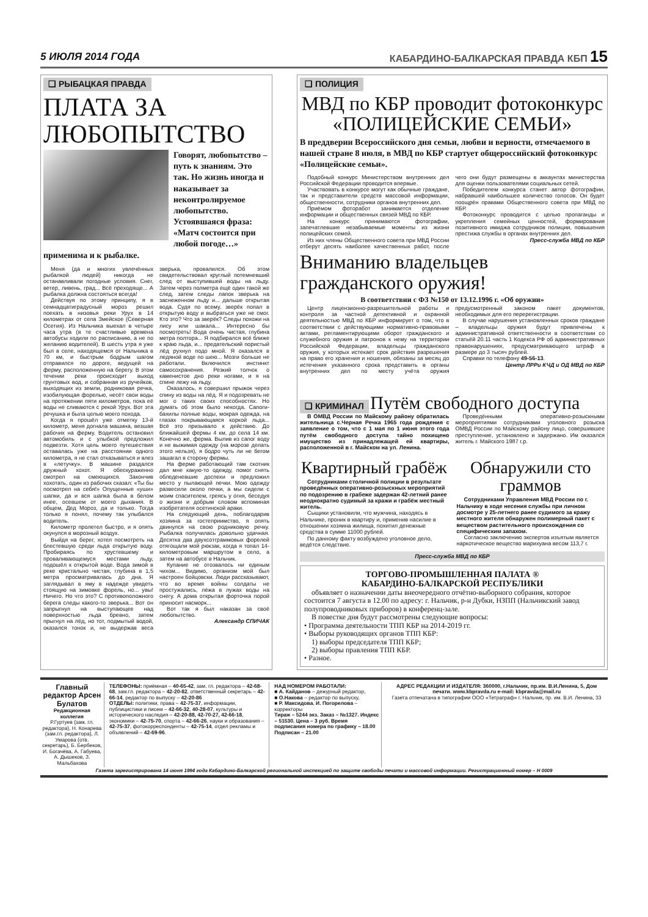5 ИЮЛЯ 2014 ГОДА КАБАРДИНО-БАЛКАРСКАЯ ПРАВДА КБП 15
❑ РЫБАЦКАЯ ПРАВДА
ПЛАТА ЗА ЛЮБОПЫТСТВО
Говорят, любопытство – путь к знаниям. Это так. Но жизнь иногда и наказывает за неконтролируемое любопытство. Устоявшаяся фраза: «Матч состоится при любой погоде…» применима и к рыбалке.
Меня (да и многих увлечённых рыбалкой людей) никогда не останавливали погодные условия. Снег, ветер, ливень, град... Всё преходяще... А рыбалка должна состояться всегда!
Действуя по этому принципу, я в семнадцатиградусный мороз решил поехать в низовья реки Урух в 14 километрах от села Змейское (Северная Осетия). Из Нальчика выехал в четыре часа утра (в те счастливые времена автобусы ходили по расписанию, а не по желанию водителей). В шесть утра я уже был в селе, находящемся от Нальчика в 70 км, и быстрым бодрым шагом отправился по дороге, ведущей на ферму, расположенную на берегу. В этом течении реки происходит выход грунтовых вод, и собранная из ручейков, выходящих из земли, родниковая речка, изобилующая форелью, несёт свои воды на протяжении пяти километров, пока её воды не сливаются с рекой Урух. Вот эта речушка и была целью моего похода.
Когда я прошёл уже отметку 13-й километр, меня догнала машина, везшая рабочих на ферму. Водитель остановил автомобиль и с улыбкой предложил подвезти. Хотя цель моего путешествия оставалась уже на расстоянии одного километра, я не стал отказываться и влез в «летучку». В машине раздался дружный хохот. Я обескураженно смотрел на смеющихся. Закончив хохотать, один из рабочих сказал: «Ты бы посмотрел на себя!» Опущенные «уши» шапки, да и вся шапка была в белом инее, осевшем от моего дыхания. В общем, Дед Мороз, да и только. Тогда только я понял, почему так улыбался водитель.
Километр пролетел быстро, и я опять окунулся в морозный воздух.
Выйдя на берег, хотел посмотреть на блестевшую среди льда открытую воду. Пробираясь по хрустевшему и проваливающемуся местами льду, подошёл к открытой воде. Вода зимой в реке кристально чистая, глубина в 1,5 метра просматривалась до дна. Я заглядывал в яму в надежде увидеть стоящую на зимовке форель, но... увы! Ничего. Но что это? С противоположного берега следы какого-то зверька... Вот он запрыгнул на выступающее над поверхностью льда бревно, затем прыгнул на лёд, но тот, подмытый водой, оказался тонок и, не выдержав веса зверька, провалился. Об этом свидетельствовал круглый потемневший след от выступившей воды на льду. Затем через полметра ещё один такой же след, затем следы лапок зверька на заснеженном льду и... дальше открытая вода. Судя по всему, зверёк попал в открытую воду и выбраться уже не смог. Кто это? Что за зверёк? Следы похожи на лису или шакала... Интересно бы посмотреть! Вода очень чистая, глубина метра полтора... Я подбирался всё ближе к краю льда, и... предательский пористый лёд рухнул подо мной. Я оказался в ледяной воде по шею... Мозги больше не работали. Включился инстинкт самосохранения. Резкий толчок о каменистое дно реки ногами, и я на спине лежу на льду.
Оказалось, я совершил прыжок через спину из воды на лёд. Я и подозревать не мог о таких своих способностях. Но думать об этом было некогда. Сапоги-бахилы полные воды, мокрая одежда, на глазах покрывающаяся коркой льда... Всё это призывало к действию. До ближайшей фермы 4 км, до села 14 км. Конечно же, ферма. Вылив из сапог воду и не выжимая одежду (на морозе делать этого нельзя), я бодро чуть ли не бегом зашагал в сторону фермы.
На ферме работающий там скотник дал мне какую-то одежду, помог снять обледеневшие доспехи и предложил место у пылающей печки. Мою одежду развесили около печки, а мы сидели с моим спасителем, греясь у огня, беседуя о жизни и добрым словом вспоминая изобретателя осетинской араки.
На следующий день, поблагодарив хозяина за гостеприимство, я опять двинулся на свою родниковую речку. Рыбалка получилась довольно удачная. Десятка два двухсотграммовых форелей отягощали мой рюкзак, когда я топал 14-километровым маршрутом в село, а затем на автобусе в Нальчик.
Купание не отозвалось ни единым чихом... Видимо, организм мой был настроен бойцовски. Люди рассказывают, что во время войны солдаты не простужались, лёжа в лужах воды на снегу. А дома открытая форточка порой приносит насморк...
Вот так я был наказан за своё любопытство.
Александр СПИЧАК
❑ ПОЛИЦИЯ
МВД по КБР проводит фотоконкурс
«ПОЛИЦЕЙСКИЕ СЕМЬИ»
В преддверии Всероссийского дня семьи, любви и верности, отмечаемого в нашей стране 8 июля, в МВД по КБР стартует общероссийский фотоконкурс «Полицейские семьи».
Подобный конкурс Министерством внутренних дел Российской Федерации проводится впервые.
Участвовать в конкурсе могут как обычные граждане, так и представители средств массовой информации, общественности, сотрудники органов внутренних дел.
Приёмом фоторабот занимается отделение информации и общественных связей МВД по КБР.
На конкурс принимаются фотографии, запечатлевшие незабываемые моменты из жизни полицейских семей.
Из них члены Общественного совета при МВД России отберут десять наиболее качественных работ, после чего они будут размещены в аккаунтах министерства для оценки пользователями социальных сетей.
Победителем конкурса станет автор фотографии, набравшей наибольшее количество голосов. Он будет поощрён правами Общественного совета при МВД по КБР.
Фотоконкурс проводится с целью пропаганды и укрепления семейных ценностей, формирования позитивного имиджа сотрудников полиции, повышения престижа службы в органах внутренних дел.
Пресс-служба МВД по КБР
Вниманию владельцев гражданского оружия!
В соответствии с ФЗ №150 от 13.12.1996 г. «Об оружии»
Центр лицензионно-разрешительной работы и контроля за частной детективной и охранной деятельностью МВД по КБР информирует о том, что в соответствии с действующими нормативно-правовыми актами, регламентирующими оборот гражданского и служебного оружия и патронов к нему на территории Российской Федерации, владельцы гражданского оружия, у которых истекает срок действия разрешения на право его хранения и ношения, обязаны за месяц до истечения указанного срока представить в органы внутренних дел по месту учёта оружия предусмотренный законом пакет документов, необходимых для его перерегистрации.
В случае нарушения установленных сроков граждане – владельцы оружия будут привлечены к административной ответственности в соответствии со статьёй 20.11 часть 1 Кодекса РФ об административных правонарушениях, предусматривающего штраф в размере до 3 тысяч рублей.
Справки по телефону 49-56-13.
Центр ЛРРи КЧД и ОД МВД по КБР
❑ КРИМИНАЛ Путём свободного доступа
В ОМВД России по Майскому району обратилась жительница с.Черная Речка 1965 года рождения с заявление о том, что с 1 мая по 1 июня этого года путём свободного доступа тайно похищено имущество из принадлежащей ей квартиры, расположенной в г. Майском на ул. Ленина.
Проведёнными оперативно-розыскными мероприятиями сотрудниками уголовного розыска ОМВД России по Майскому району лицо, совершившее преступление, установлено и задержано. Им оказался житель г. Майского 1987 г.р.
Квартирный грабёж
Сотрудниками столичной полиции в результате проведённых оперативно-розыскных мероприятий по подозрению в грабеже задержан 42-летний ранее неоднократно судимый за кражи и грабёж местный житель.
Сыщики установили, что мужчина, находясь в Нальчике, проник в квартиру и, применив насилие в отношении хозяина жилища, похитил денежные средства в сумме 11000 рублей.
По данному факту возбуждено уголовное дело, ведётся следствие.
Обнаружили сто граммов
Сотрудниками Управления МВД России по г. Нальчику в ходе несения службы при личном досмотре у 25-летнего ранее судимого за кражу местного жителя обнаружен полимерный пакет с веществом растительного происхождения со специфическим запахом.
Согласно заключению экспертов изъятым является наркотическое вещество марихуана весом 113,7 г.
Пресс-служба МВД по КБР
ТОРГОВО-ПРОМЫШЛЕННАЯ ПАЛАТА ®
КАБАРДИНО-БАЛКАРСКОЙ РЕСПУБЛИКИ
объявляет о назначении даты внеочередного отчётно-выборного собрания, которое состоится 7 августа в 12.00 по адресу: г. Нальчик, р-н Дубки, НЗПП (Нальчикский завод полупроводниковых приборов) в конференц-зале.
В повестке дня будут рассмотрены следующие вопросы:
• Программа деятельности ТПП КБР на 2014-2019 гг.
• Выборы руководящих органов ТПП КБР:
1) выборы председателя ТПП КБР;
2) выборы правления ТПП КБР.
• Разное.
Главный редактор Арсен Булатов
Редакционная коллегия
Р.Гуртуев (зам. гл. редактора), Н. Конарева (зам.гл. редактора), Л. Умарова (отв. секретарь), Б. Бербеков, И. Богачёва, А. Габуева, А. Дышеков, З. Мальбахова
ТЕЛЕФОНЫ: приёмная – 40-65-42, зам. гл. редактора – 42-68-68, зам.гл. редактора – 42-20-82, ответственный секретарь – 42-66-14, редактор по выпуску – 42-20-86
ОТДЕЛЫ: политики, права – 42-75-37, информации, публицистики и писем – 42-66-32, 40-28-07, культуры и исторического наследия – 42-20-88, 42-70-27, 42-66-18, экономики – 42-75-70, спорта – 42-66-26, науки и образования – 42-75-37, фотокорреспонденты – 42-75-14, отдел рекламы и объявлений – 42-69-96.
НАД НОМЕРОМ РАБОТАЛИ:
■ А. Кайданов – дежурный редактор,
■ О.Накова – редактор по выпуску,
■ Р. Максидова, И. Погорелова – корректоры
Тираж – 5244 экз. Заказ – №1327. Индекс – 51530. Цена – 3 руб. Время подписания номера по графику – 18.00 Подписан – 21.00
АДРЕС РЕДАКЦИИ И ИЗДАТЕЛЯ: 360000, г.Нальчик, пр.им. В.И.Ленина, 5, Дом печати. www.kbpravda.ru e-mail: kbpravda@mail.ru
Газета отпечатана в типографии ООО «Тетраграф» г. Нальчик, пр. им. В.И. Ленина, 33
Газета зарегистрирована 14 июня 1994 года Кабардино-Балкарской региональной инспекцией по защите свободы печати и массовой информации. Регистрационный номер – Н 0009